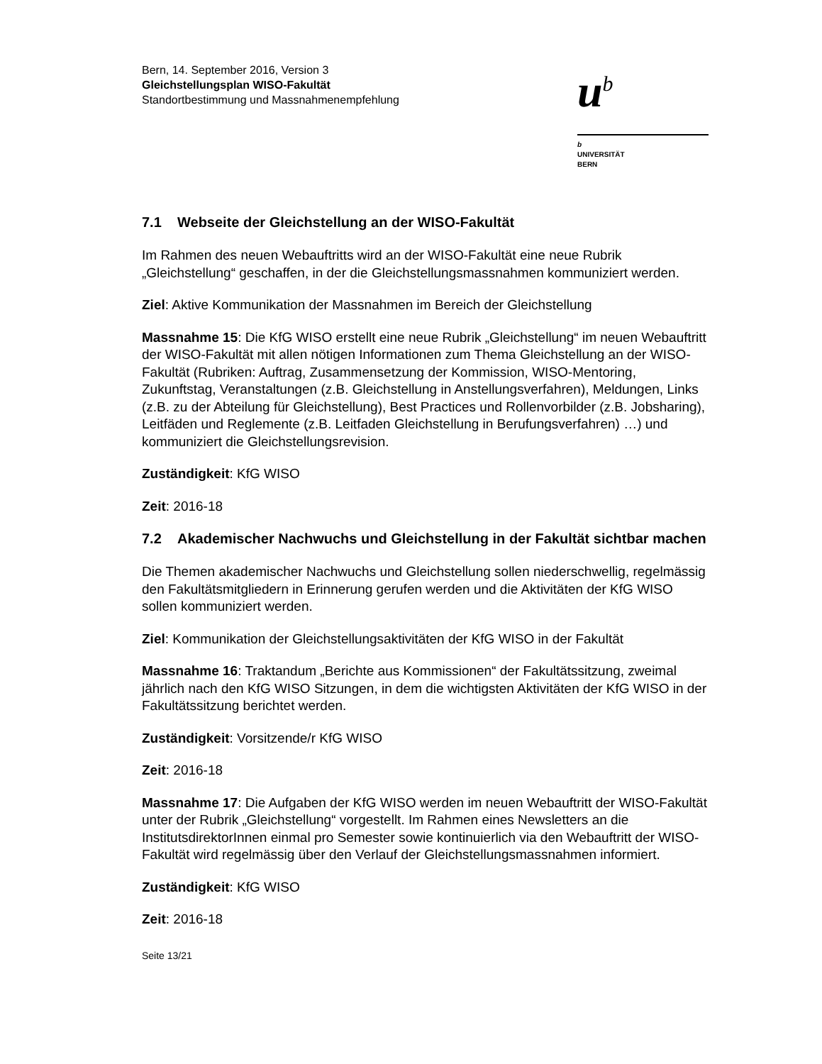Bern, 14. September 2016, Version 3
Gleichstellungsplan WISO-Fakultät
Standortbestimmung und Massnahmenempfehlung
u<sup>b</sup>
b
UNIVERSITÄT
BERN
7.1 Webseite der Gleichstellung an der WISO-Fakultät
Im Rahmen des neuen Webauftritts wird an der WISO-Fakultät eine neue Rubrik „Gleichstellung“ geschaffen, in der die Gleichstellungsmassnahmen kommuniziert werden.
Ziel: Aktive Kommunikation der Massnahmen im Bereich der Gleichstellung
Massnahme 15: Die KfG WISO erstellt eine neue Rubrik „Gleichstellung“ im neuen Webauftritt der WISO-Fakultät mit allen nötigen Informationen zum Thema Gleichstellung an der WISO-Fakultät (Rubriken: Auftrag, Zusammensetzung der Kommission, WISO-Mentoring, Zukunftstag, Veranstaltungen (z.B. Gleichstellung in Anstellungsverfahren), Meldungen, Links (z.B. zu der Abteilung für Gleichstellung), Best Practices und Rollenvorbilder (z.B. Jobsharing), Leitfäden und Reglemente (z.B. Leitfaden Gleichstellung in Berufungsverfahren) …) und kommuniziert die Gleichstellungsrevision.
Zuständigkeit: KfG WISO
Zeit: 2016-18
7.2 Akademischer Nachwuchs und Gleichstellung in der Fakultät sichtbar machen
Die Themen akademischer Nachwuchs und Gleichstellung sollen niederschwellig, regelmässig den Fakultätsmitgliedern in Erinnerung gerufen werden und die Aktivitäten der KfG WISO sollen kommuniziert werden.
Ziel: Kommunikation der Gleichstellungsaktivitäten der KfG WISO in der Fakultät
Massnahme 16: Traktandum „Berichte aus Kommissionen“ der Fakultätssitzung, zweimal jährlich nach den KfG WISO Sitzungen, in dem die wichtigsten Aktivitäten der KfG WISO in der Fakultätssitzung berichtet werden.
Zuständigkeit: Vorsitzende/r KfG WISO
Zeit: 2016-18
Massnahme 17: Die Aufgaben der KfG WISO werden im neuen Webauftritt der WISO-Fakultät unter der Rubrik „Gleichstellung“ vorgestellt. Im Rahmen eines Newsletters an die InstitutsdirektorInnen einmal pro Semester sowie kontinuierlich via den Webauftritt der WISO-Fakultät wird regelmässig über den Verlauf der Gleichstellungsmassnahmen informiert.
Zuständigkeit: KfG WISO
Zeit: 2016-18
Seite 13/21